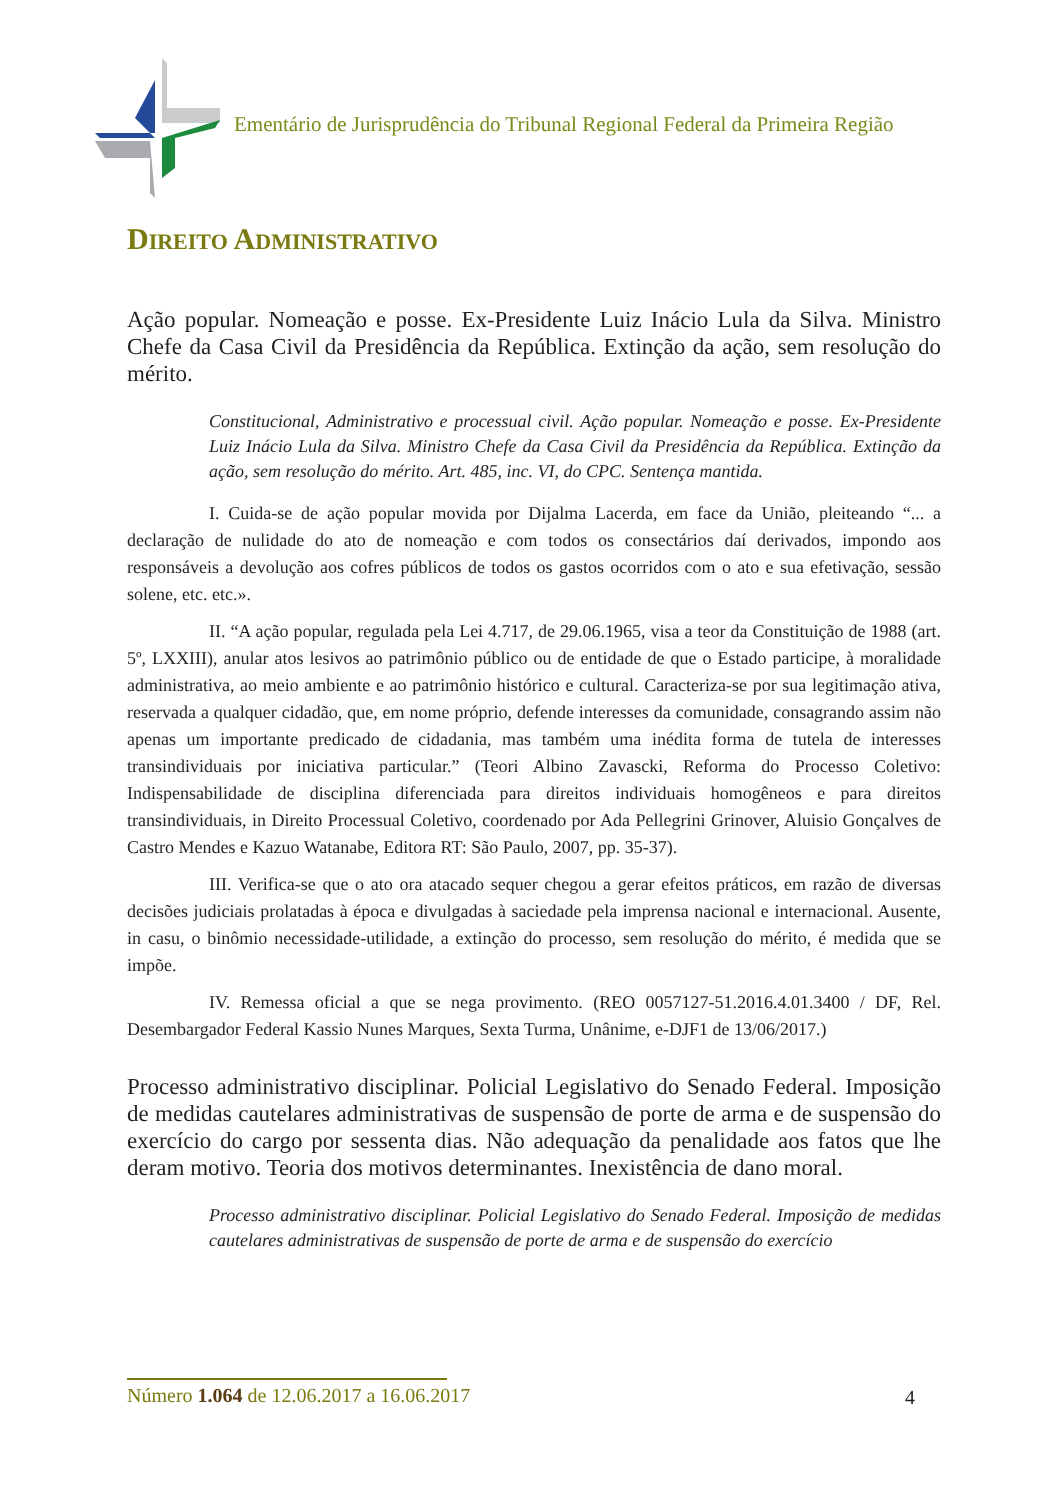Ementário de Jurisprudência do Tribunal Regional Federal da Primeira Região
DIREITO ADMINISTRATIVO
Ação popular. Nomeação e posse. Ex-Presidente Luiz Inácio Lula da Silva. Ministro Chefe da Casa Civil da Presidência da República. Extinção da ação, sem resolução do mérito.
Constitucional, Administrativo e processual civil. Ação popular. Nomeação e posse. Ex-Presidente Luiz Inácio Lula da Silva. Ministro Chefe da Casa Civil da Presidência da República. Extinção da ação, sem resolução do mérito. Art. 485, inc. VI, do CPC. Sentença mantida.
I. Cuida-se de ação popular movida por Dijalma Lacerda, em face da União, pleiteando “... a declaração de nulidade do ato de nomeação e com todos os consectários daí derivados, impondo aos responsáveis a devolução aos cofres públicos de todos os gastos ocorridos com o ato e sua efetivação, sessão solene, etc. etc.».
II. “A ação popular, regulada pela Lei 4.717, de 29.06.1965, visa a teor da Constituição de 1988 (art. 5º, LXXIII), anular atos lesivos ao patrimônio público ou de entidade de que o Estado participe, à moralidade administrativa, ao meio ambiente e ao patrimônio histórico e cultural. Caracteriza-se por sua legitimação ativa, reservada a qualquer cidadão, que, em nome próprio, defende interesses da comunidade, consagrando assim não apenas um importante predicado de cidadania, mas também uma inédita forma de tutela de interesses transindividuais por iniciativa particular.” (Teori Albino Zavascki, Reforma do Processo Coletivo: Indispensabilidade de disciplina diferenciada para direitos individuais homogêneos e para direitos transindividuais, in Direito Processual Coletivo, coordenado por Ada Pellegrini Grinover, Aluisio Gonçalves de Castro Mendes e Kazuo Watanabe, Editora RT: São Paulo, 2007, pp. 35-37).
III. Verifica-se que o ato ora atacado sequer chegou a gerar efeitos práticos, em razão de diversas decisões judiciais prolatadas à época e divulgadas à saciedade pela imprensa nacional e internacional. Ausente, in casu, o binômio necessidade-utilidade, a extinção do processo, sem resolução do mérito, é medida que se impõe.
IV. Remessa oficial a que se nega provimento. (REO 0057127-51.2016.4.01.3400 / DF, Rel. Desembargador Federal Kassio Nunes Marques, Sexta Turma, Unânime, e-DJF1 de 13/06/2017.)
Processo administrativo disciplinar. Policial Legislativo do Senado Federal. Imposição de medidas cautelares administrativas de suspensão de porte de arma e de suspensão do exercício do cargo por sessenta dias. Não adequação da penalidade aos fatos que lhe deram motivo. Teoria dos motivos determinantes. Inexistência de dano moral.
Processo administrativo disciplinar. Policial Legislativo do Senado Federal. Imposição de medidas cautelares administrativas de suspensão de porte de arma e de suspensão do exercício
Número 1.064 de 12.06.2017 a 16.06.2017 4